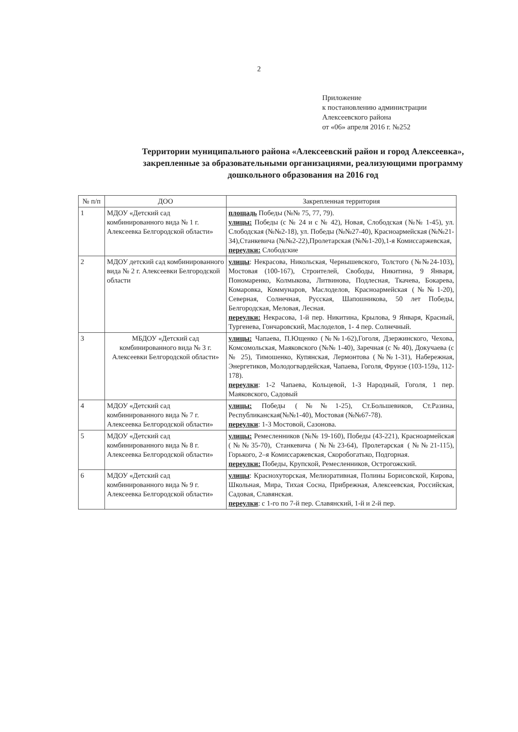2
Приложение
к постановлению администрации
Алексеевского района
от «06» апреля 2016 г. №252
Территории муниципального района «Алексеевский район и город Алексеевка», закрепленные за образовательными организациями, реализующими программу дошкольного образования на 2016 год
| № п/п | ДОО | Закрепленная территория |
| --- | --- | --- |
| 1 | МДОУ «Детский сад комбинированного вида № 1 г. Алексеевка Белгородской области» | площадь Победы (№№ 75, 77, 79). улицы: Победы (с № 24 и с № 42), Новая, Слободская (№№ 1-45), ул. Слободская (№№2-18), ул. Победы (№№27-40), Красноармейская (№№21-34),Станкевича (№№2-22),Пролетарская (№№1-20),1-я Комиссаржевская, переулки: Слободские |
| 2 | МДОУ детский сад комбинированного вида № 2 г. Алексеевки Белгородской области | улицы : Некрасова, Никольская, Чернышевского, Толстого (№№24-103), Мостовая (100-167), Строителей, Свободы, Никитина, 9 Января, Пономаренко, Колмыкова, Литвинова, Подлесная, Ткачева, Бокарева, Комаровка, Коммунаров, Маслоделов, Красноармейская (№№1-20), Северная, Солнечная, Русская, Шапошникова, 50 лет Победы, Белгородская, Меловая, Лесная. переулки: Некрасова, 1-й пер. Никитина, Крылова, 9 Января, Красный, Тургенева, Гончаровский, Маслоделов, 1- 4 пер. Солнечный. |
| 3 | МБДОУ «Детский сад комбинированного вида № 3 г. Алексеевки Белгородской области» | улицы: Чапаева, П.Ющенко (№№1-62),Гоголя, Дзержинского, Чехова, Комсомольская, Маяковского (№№ 1-40), Заречная (с № 40), Докучаева (с № 25), Тимошенко, Купянская, Лермонтова (№№1-31), Набережная, Энергетиков, Молодогвардейская, Чапаева, Гоголя, Фрунзе (103-159а, 112-178). переулки : 1-2 Чапаева, Кольцевой, 1-3 Народный, Гоголя, 1 пер. Маяковского, Садовый |
| 4 | МДОУ «Детский сад комбинированного вида № 7 г. Алексеевка Белгородской области» | улицы: Победы (№№1-25), Ст.Большевиков, Ст.Разина, Республиканская(№№1-40), Мостовая (№№67-78). переулки : 1-3 Мостовой, Сазонова. |
| 5 | МДОУ «Детский сад комбинированного вида № 8 г. Алексеевка Белгородской области» | улицы: Ремесленников (№№ 19-160), Победы (43-221), Красноармейская (№№35-70), Станкевича (№№23-64), Пролетарская (№№21-115), Горького, 2–я Комиссаржевская, Скоробогатько, Подгорная. переулки: Победы, Крупской, Ремесленников, Острогожский. |
| 6 | МДОУ «Детский сад комбинированного вида № 9 г. Алексеевка Белгородской области» | улицы : Краснохуторская, Мелиоративная, Полины Борисовской, Кирова, Школьная, Мира, Тихая Сосна, Прибрежная, Алексеевская, Российская, Садовая, Славянская. переулки : с 1-го по 7-й пер. Славянский, 1-й и 2-й пер. |